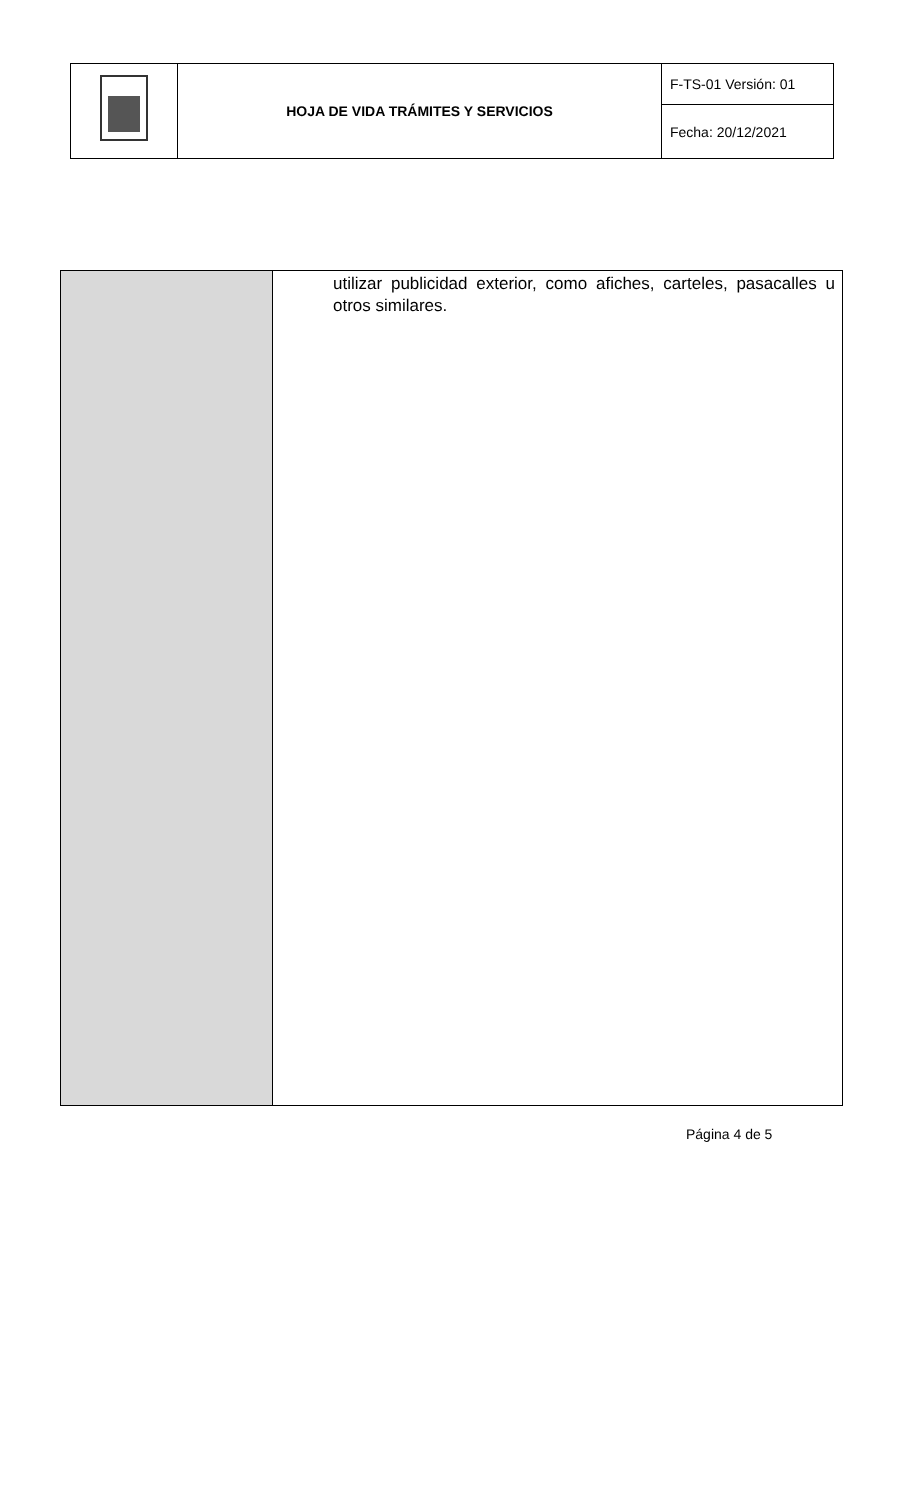| | HOJA DE VIDA TRÁMITES Y SERVICIOS | F-TS-01 Versión: 01 |
| | | Fecha: 20/12/2021 |
| | utilizar publicidad exterior, como afiches, carteles, pasacalles u otros similares. |
Página 4 de 5